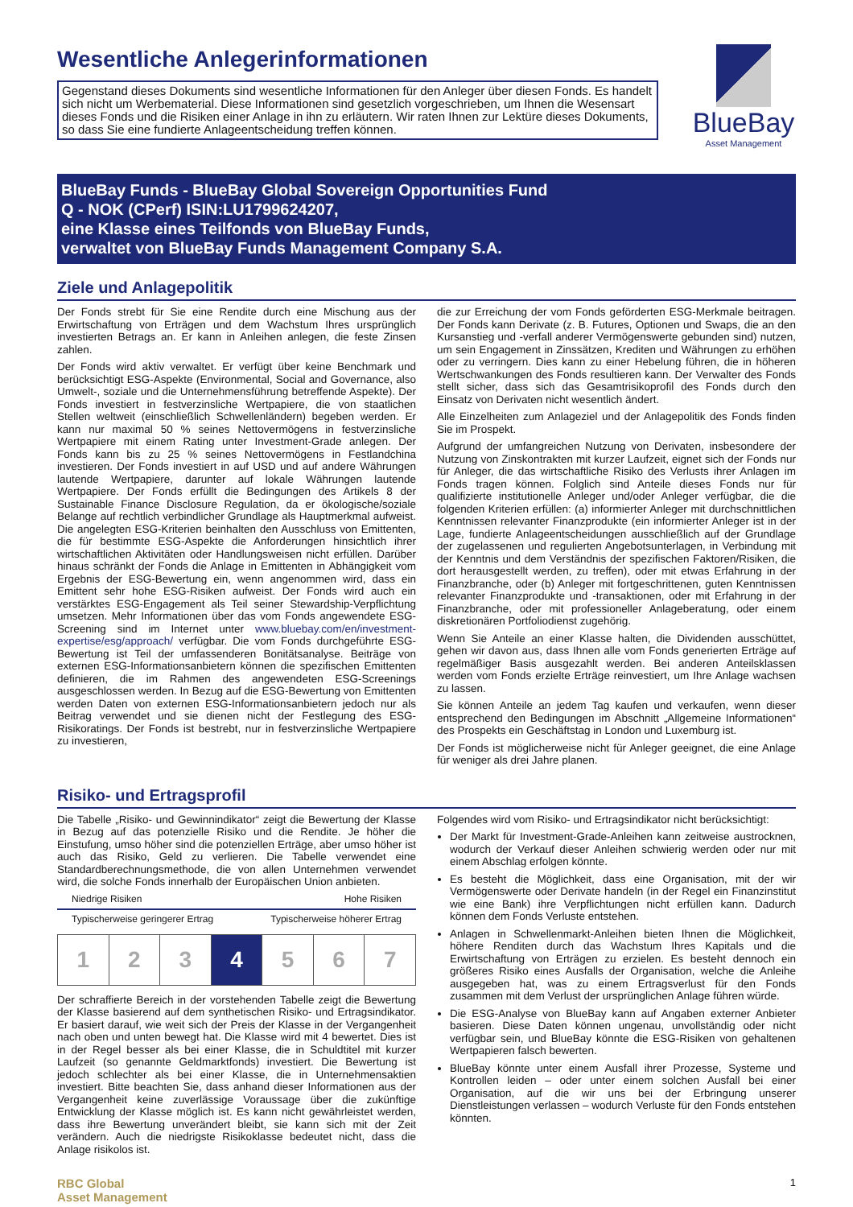Wesentliche Anlegerinformationen
Gegenstand dieses Dokuments sind wesentliche Informationen für den Anleger über diesen Fonds. Es handelt sich nicht um Werbematerial. Diese Informationen sind gesetzlich vorgeschrieben, um Ihnen die Wesensart dieses Fonds und die Risiken einer Anlage in ihn zu erläutern. Wir raten Ihnen zur Lektüre dieses Dokuments, so dass Sie eine fundierte Anlageentscheidung treffen können.
BlueBay
Asset Management
BlueBay Funds - BlueBay Global Sovereign Opportunities Fund
Q - NOK (CPerf) ISIN:LU1799624207,
eine Klasse eines Teilfonds von BlueBay Funds,
verwaltet von BlueBay Funds Management Company S.A.
Ziele und Anlagepolitik
Der Fonds strebt für Sie eine Rendite durch eine Mischung aus der Erwirtschaftung von Erträgen und dem Wachstum Ihres ursprünglich investierten Betrags an. Er kann in Anleihen anlegen, die feste Zinsen zahlen.
Der Fonds wird aktiv verwaltet. Er verfügt über keine Benchmark und berücksichtigt ESG-Aspekte (Environmental, Social and Governance, also Umwelt-, soziale und die Unternehmensführung betreffende Aspekte). Der Fonds investiert in festverzinsliche Wertpapiere, die von staatlichen Stellen weltweit (einschließlich Schwellenländern) begeben werden. Er kann nur maximal 50 % seines Nettovermögens in festverzinsliche Wertpapiere mit einem Rating unter Investment-Grade anlegen. Der Fonds kann bis zu 25 % seines Nettovermögens in Festlandchina investieren. Der Fonds investiert in auf USD und auf andere Währungen lautende Wertpapiere, darunter auf lokale Währungen lautende Wertpapiere. Der Fonds erfüllt die Bedingungen des Artikels 8 der Sustainable Finance Disclosure Regulation, da er ökologische/soziale Belange auf rechtlich verbindlicher Grundlage als Hauptmerkmal aufweist. Die angelegten ESG-Kriterien beinhalten den Ausschluss von Emittenten, die für bestimmte ESG-Aspekte die Anforderungen hinsichtlich ihrer wirtschaftlichen Aktivitäten oder Handlungsweisen nicht erfüllen. Darüber hinaus schränkt der Fonds die Anlage in Emittenten in Abhängigkeit vom Ergebnis der ESG-Bewertung ein, wenn angenommen wird, dass ein Emittent sehr hohe ESG-Risiken aufweist. Der Fonds wird auch ein verstärktes ESG-Engagement als Teil seiner Stewardship-Verpflichtung umsetzen. Mehr Informationen über das vom Fonds angewendete ESG-Screening sind im Internet unter www.bluebay.com/en/investment-expertise/esg/approach/ verfügbar. Die vom Fonds durchgeführte ESG-Bewertung ist Teil der umfassenderen Bonitätsanalyse. Beiträge von externen ESG-Informationsanbietern können die spezifischen Emittenten definieren, die im Rahmen des angewendeten ESG-Screenings ausgeschlossen werden. In Bezug auf die ESG-Bewertung von Emittenten werden Daten von externen ESG-Informationsanbietern jedoch nur als Beitrag verwendet und sie dienen nicht der Festlegung des ESG-Risikoratings. Der Fonds ist bestrebt, nur in festverzinsliche Wertpapiere zu investieren,
die zur Erreichung der vom Fonds geförderten ESG-Merkmale beitragen. Der Fonds kann Derivate (z. B. Futures, Optionen und Swaps, die an den Kursanstieg und -verfall anderer Vermögenswerte gebunden sind) nutzen, um sein Engagement in Zinssätzen, Krediten und Währungen zu erhöhen oder zu verringern. Dies kann zu einer Hebelung führen, die in höheren Wertschwankungen des Fonds resultieren kann. Der Verwalter des Fonds stellt sicher, dass sich das Gesamtrisikoprofil des Fonds durch den Einsatz von Derivaten nicht wesentlich ändert.
Alle Einzelheiten zum Anlageziel und der Anlagepolitik des Fonds finden Sie im Prospekt.
Aufgrund der umfangreichen Nutzung von Derivaten, insbesondere der Nutzung von Zinskontrakten mit kurzer Laufzeit, eignet sich der Fonds nur für Anleger, die das wirtschaftliche Risiko des Verlusts ihrer Anlagen im Fonds tragen können. Folglich sind Anteile dieses Fonds nur für qualifizierte institutionelle Anleger und/oder Anleger verfügbar, die die folgenden Kriterien erfüllen: (a) informierter Anleger mit durchschnittlichen Kenntnissen relevanter Finanzprodukte (ein informierter Anleger ist in der Lage, fundierte Anlageentscheidungen ausschließlich auf der Grundlage der zugelassenen und regulierten Angebotsunterlagen, in Verbindung mit der Kenntnis und dem Verständnis der spezifischen Faktoren/Risiken, die dort herausgestellt werden, zu treffen), oder mit etwas Erfahrung in der Finanzbranche, oder (b) Anleger mit fortgeschrittenen, guten Kenntnissen relevanter Finanzprodukte und -transaktionen, oder mit Erfahrung in der Finanzbranche, oder mit professioneller Anlageberatung, oder einem diskretionären Portfoliodienst zugehörig.
Wenn Sie Anteile an einer Klasse halten, die Dividenden ausschüttet, gehen wir davon aus, dass Ihnen alle vom Fonds generierten Erträge auf regelmäßiger Basis ausgezahlt werden. Bei anderen Anteilsklassen werden vom Fonds erzielte Erträge reinvestiert, um Ihre Anlage wachsen zu lassen.
Sie können Anteile an jedem Tag kaufen und verkaufen, wenn dieser entsprechend den Bedingungen im Abschnitt „Allgemeine Informationen“ des Prospekts ein Geschäftstag in London und Luxemburg ist.
Der Fonds ist möglicherweise nicht für Anleger geeignet, die eine Anlage für weniger als drei Jahre planen.
Risiko- und Ertragsprofil
Die Tabelle „Risiko- und Gewinnindikator“ zeigt die Bewertung der Klasse in Bezug auf das potenzielle Risiko und die Rendite. Je höher die Einstufung, umso höher sind die potenziellen Erträge, aber umso höher ist auch das Risiko, Geld zu verlieren. Die Tabelle verwendet eine Standardberechnungsmethode, die von allen Unternehmen verwendet wird, die solche Fonds innerhalb der Europäischen Union anbieten.
Niedrige Risiken Hohe Risiken
Typischerweise geringerer Ertrag Typischerweise höherer Ertrag
| 1 | 2 | 3 | 4 | 5 | 6 | 7 |
Der schraffierte Bereich in der vorstehenden Tabelle zeigt die Bewertung der Klasse basierend auf dem synthetischen Risiko- und Ertragsindikator. Er basiert darauf, wie weit sich der Preis der Klasse in der Vergangenheit nach oben und unten bewegt hat. Die Klasse wird mit 4 bewertet. Dies ist in der Regel besser als bei einer Klasse, die in Schuldtitel mit kurzer Laufzeit (so genannte Geldmarktfonds) investiert. Die Bewertung ist jedoch schlechter als bei einer Klasse, die in Unternehmensaktien investiert. Bitte beachten Sie, dass anhand dieser Informationen aus der Vergangenheit keine zuverlässige Voraussage über die zukünftige Entwicklung der Klasse möglich ist. Es kann nicht gewährleistet werden, dass ihre Bewertung unverändert bleibt, sie kann sich mit der Zeit verändern. Auch die niedrigste Risikoklasse bedeutet nicht, dass die Anlage risikolos ist.
Folgendes wird vom Risiko- und Ertragsindikator nicht berücksichtigt:
Der Markt für Investment-Grade-Anleihen kann zeitweise austrocknen, wodurch der Verkauf dieser Anleihen schwierig werden oder nur mit einem Abschlag erfolgen könnte.
Es besteht die Möglichkeit, dass eine Organisation, mit der wir Vermögenswerte oder Derivate handeln (in der Regel ein Finanzinstitut wie eine Bank) ihre Verpflichtungen nicht erfüllen kann. Dadurch können dem Fonds Verluste entstehen.
Anlagen in Schwellenmarkt-Anleihen bieten Ihnen die Möglichkeit, höhere Renditen durch das Wachstum Ihres Kapitals und die Erwirtschaftung von Erträgen zu erzielen. Es besteht dennoch ein größeres Risiko eines Ausfalls der Organisation, welche die Anleihe ausgegeben hat, was zu einem Ertragsverlust für den Fonds zusammen mit dem Verlust der ursprünglichen Anlage führen würde.
Die ESG-Analyse von BlueBay kann auf Angaben externer Anbieter basieren. Diese Daten können ungenau, unvollständig oder nicht verfügbar sein, und BlueBay könnte die ESG-Risiken von gehaltenen Wertpapieren falsch bewerten.
BlueBay könnte unter einem Ausfall ihrer Prozesse, Systeme und Kontrollen leiden – oder unter einem solchen Ausfall bei einer Organisation, auf die wir uns bei der Erbringung unserer Dienstleistungen verlassen – wodurch Verluste für den Fonds entstehen könnten.
RBC Global
Asset Management
1